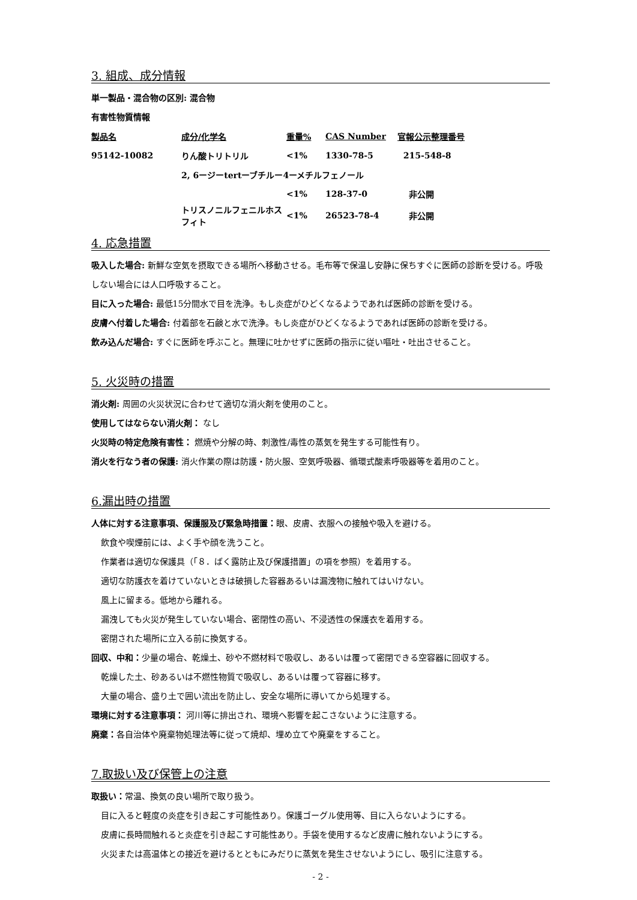3. 組成、成分情報
単一製品・混合物の区別: 混合物
有害性物質情報
| 製品名 | 成分/化学名 | 重量% | CAS Number | 官報公示整理番号 |
| --- | --- | --- | --- | --- |
| 95142-10082 | りん酸トリトリル | <1% | 1330-78-5 | 215-548-8 |
| | 2, 6ージーtertーブチルー4ーメチルフェノール | | | |
| | | <1% | 128-37-0 | 非公開 |
| | トリスノニルフェニルホスフィト | <1% | 26523-78-4 | 非公開 |
4. 応急措置
吸入した場合: 新鮮な空気を摂取できる場所へ移動させる。毛布等で保温し安静に保ちすぐに医師の診断を受ける。呼吸しない場合には人口呼吸すること。
目に入った場合: 最低15分間水で目を洗浄。もし炎症がひどくなるようであれば医師の診断を受ける。
皮膚へ付着した場合: 付着部を石鹸と水で洗浄。もし炎症がひどくなるようであれば医師の診断を受ける。
飲み込んだ場合: すぐに医師を呼ぶこと。無理に吐かせずに医師の指示に従い嘔吐・吐出させること。
5. 火災時の措置
消火剤: 周囲の火災状況に合わせて適切な消火剤を使用のこと。
使用してはならない消火剤： なし
火災時の特定危険有害性： 燃焼や分解の時、刺激性/毒性の蒸気を発生する可能性有り。
消火を行なう者の保護: 消火作業の際は防護・防火服、空気呼吸器、循環式酸素呼吸器等を着用のこと。
6.漏出時の措置
人体に対する注意事項、保護服及び緊急時措置：眼、皮膚、衣服への接触や吸入を避ける。
飲食や喫煙前には、よく手や顔を洗うこと。
作業者は適切な保護具（「８．ばく露防止及び保護措置」の項を参照）を着用する。
適切な防護衣を着けていないときは破損した容器あるいは漏洩物に触れてはいけない。
風上に留まる。低地から離れる。
漏洩しても火災が発生していない場合、密閉性の高い、不浸透性の保護衣を着用する。
密閉された場所に立入る前に換気する。
回収、中和：少量の場合、乾燥土、砂や不燃材料で吸収し、あるいは覆って密閉できる空容器に回収する。
乾燥した土、砂あるいは不燃性物質で吸収し、あるいは覆って容器に移す。
大量の場合、盛り土で囲い流出を防止し、安全な場所に導いてから処理する。
環境に対する注意事項： 河川等に排出され、環境へ影響を起こさないように注意する。
廃棄：各自治体や廃棄物処理法等に従って焼却、埋め立てや廃棄をすること。
7.取扱い及び保管上の注意
取扱い：常温、換気の良い場所で取り扱う。
目に入ると軽度の炎症を引き起こす可能性あり。保護ゴーグル使用等、目に入らないようにする。
皮膚に長時間触れると炎症を引き起こす可能性あり。手袋を使用するなど皮膚に触れないようにする。
火災または高温体との接近を避けるとともにみだりに蒸気を発生させないようにし、吸引に注意する。
- 2 -